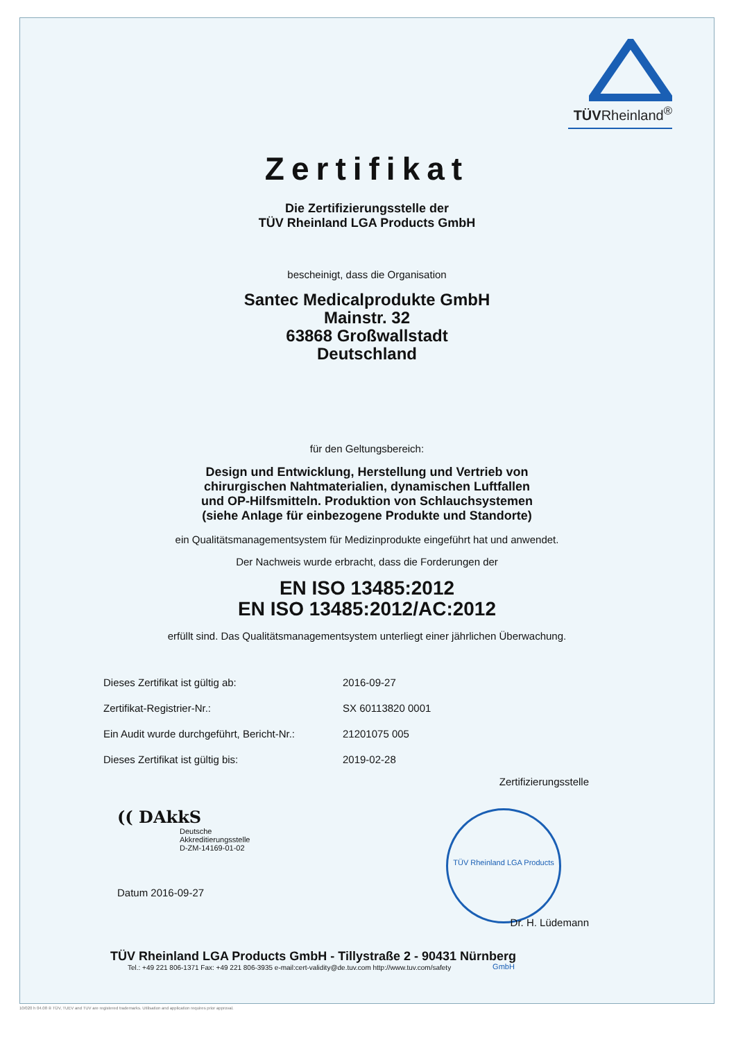TÜVRheinland<sup>®</sup>
Zertifikat
Die Zertifizierungsstelle der
TÜV Rheinland LGA Products GmbH
bescheinigt, dass die Organisation
Santec Medicalprodukte GmbH
Mainstr. 32
63868 Großwallstadt
Deutschland
für den Geltungsbereich:
Design und Entwicklung, Herstellung und Vertrieb von
chirurgischen Nahtmaterialien, dynamischen Luftfallen
und OP-Hilfsmitteln. Produktion von Schlauchsystemen
(siehe Anlage für einbezogene Produkte und Standorte)
ein Qualitätsmanagementsystem für Medizinprodukte eingeführt hat und anwendet.
Der Nachweis wurde erbracht, dass die Forderungen der
EN ISO 13485:2012
EN ISO 13485:2012/AC:2012
erfüllt sind. Das Qualitätsmanagementsystem unterliegt einer jährlichen Überwachung.
| Dieses Zertifikat ist gültig ab: | 2016-09-27 |
| Zertifikat-Registrier-Nr.: | SX 60113820 0001 |
| Ein Audit wurde durchgeführt, Bericht-Nr.: | 21201075 005 |
| Dieses Zertifikat ist gültig bis: | 2019-02-28 |
(( DAkkS
Deutsche
Akkreditierungsstelle
D-ZM-14169-01-02
Datum 2016-09-27
Zertifizierungsstelle
TÜV Rheinland LGA Products GmbH
Dr. H. Lüdemann
TÜV Rheinland LGA Products GmbH - Tillystraße 2 - 90431 Nürnberg
Tel.: +49 221 806-1371 Fax: +49 221 806-3935 e-mail:cert-validity@de.tuv.com http://www.tuv.com/safety
10/020 h 04.08 ® TÜV, TUEV and TUV are registered trademarks. Utilisation and application requires prior approval.